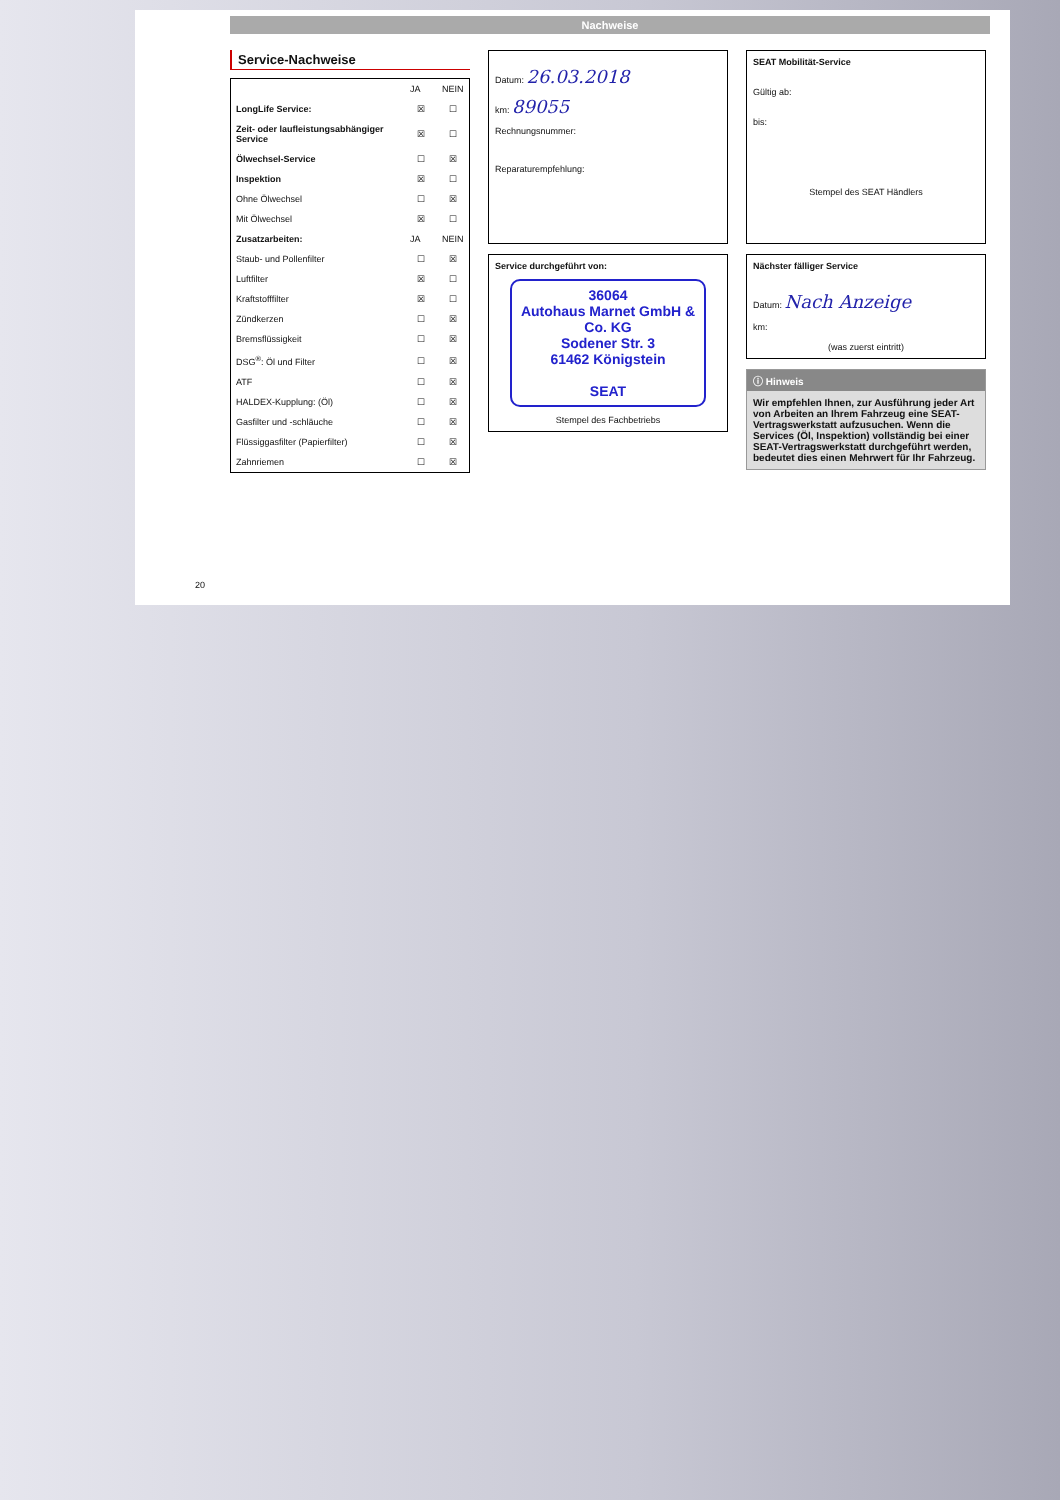Nachweise
Service-Nachweise
| | JA | NEIN |
| --- | --- | --- |
| LongLife Service: | ☒ | ☐ |
| Zeit- oder laufleistungsabhängiger Service | ☒ | ☐ |
| Ölwechsel-Service | ☐ | ☒ |
| Inspektion | ☒ | ☐ |
| Ohne Ölwechsel | ☐ | ☒ |
| Mit Ölwechsel | ☒ | ☐ |
| Zusatzarbeiten: | JA | NEIN |
| Staub- und Pollenfilter | ☐ | ☒ |
| Luftfilter | ☒ | ☐ |
| Kraftstofffilter | ☒ | ☐ |
| Zündkerzen | ☐ | ☒ |
| Bremsflüssigkeit | ☐ | ☒ |
| DSG<sup>®</sup>: Öl und Filter | ☐ | ☒ |
| ATF | ☐ | ☒ |
| HALDEX-Kupplung: (Öl) | ☐ | ☒ |
| Gasfilter und -schläuche | ☐ | ☒ |
| Flüssiggasfilter (Papierfilter) | ☐ | ☒ |
| Zahnriemen | ☐ | ☒ |
Datum: 26.03.2018
km: 89055
Rechnungsnummer:
Reparaturempfehlung:
Service durchgeführt von:
36064
Autohaus Marnet GmbH & Co. KG
Sodener Str. 3
61462 Königstein
SEAT
Stempel des Fachbetriebs
SEAT Mobilität-Service
Gültig ab:
bis:
Stempel des SEAT Händlers
Nächster fälliger Service
Datum: Nach Anzeige
km:
(was zuerst eintritt)
ⓘ Hinweis
Wir empfehlen Ihnen, zur Ausführung jeder Art von Arbeiten an Ihrem Fahrzeug eine SEAT-Vertragswerkstatt aufzusuchen. Wenn die Services (Öl, Inspektion) vollständig bei einer SEAT-Vertragswerkstatt durchgeführt werden, bedeutet dies einen Mehrwert für Ihr Fahrzeug.
20